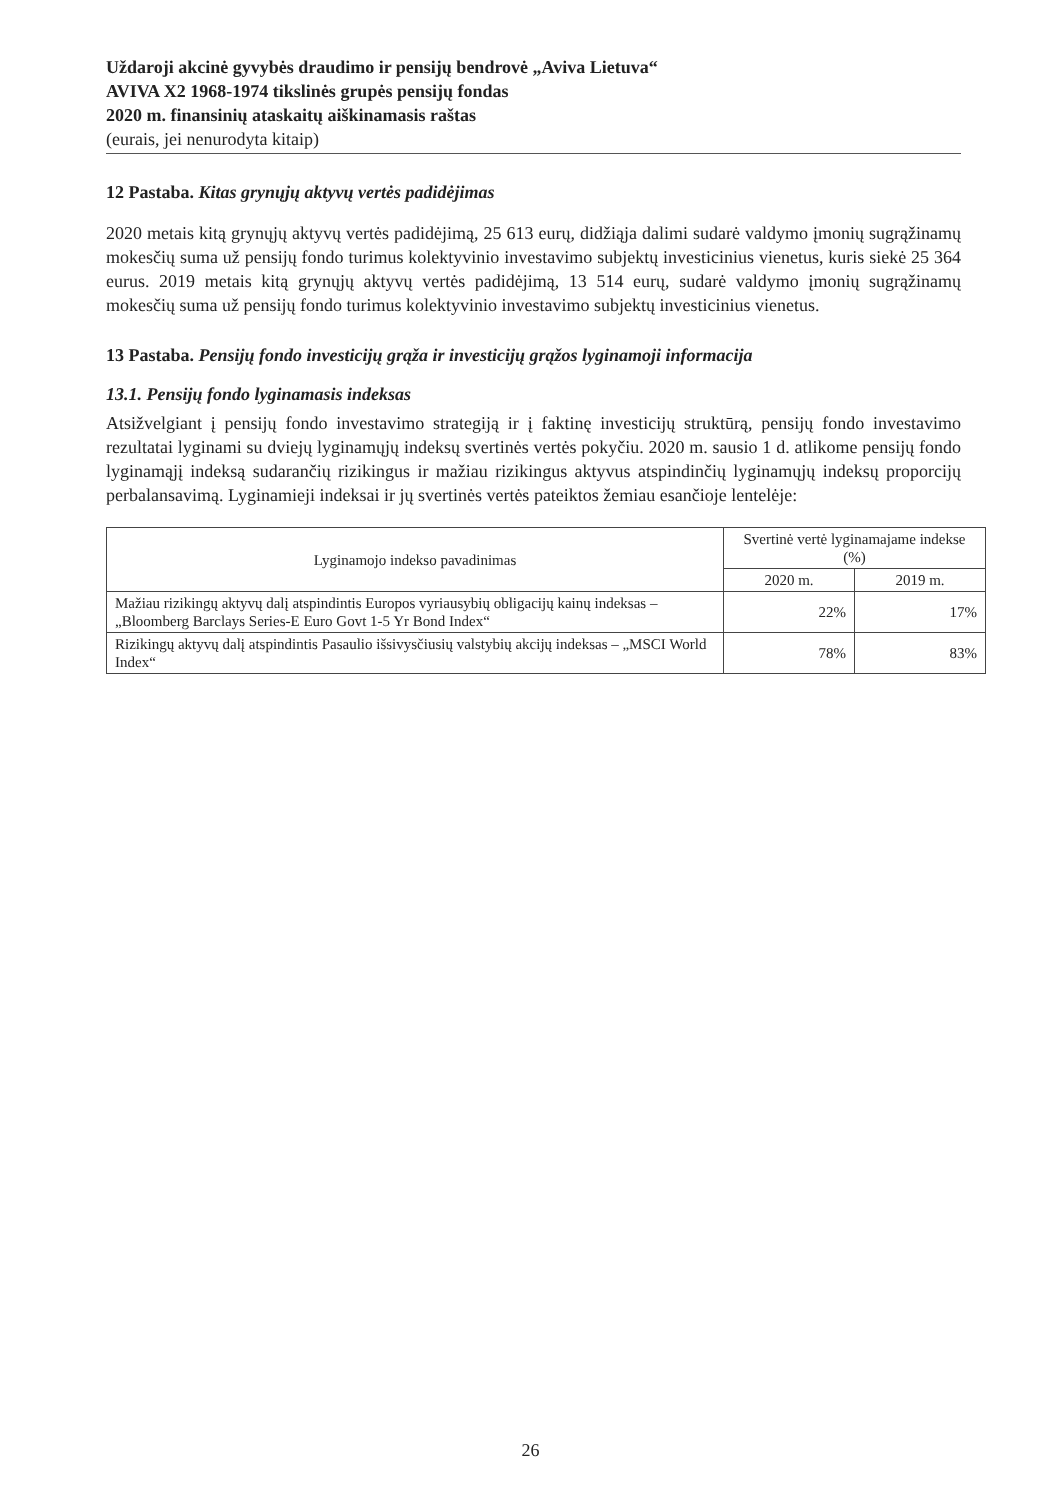Uždaroji akcinė gyvybės draudimo ir pensijų bendrovė „Aviva Lietuva“
AVIVA X2 1968-1974 tikslinės grupės pensijų fondas
2020 m. finansinių ataskaitų aiškinamasis raštas
(eurais, jei nenurodyta kitaip)
12 Pastaba. Kitas grynųjų aktyvų vertės padidėjimas
2020 metais kitą grynųjų aktyvų vertės padidėjimą, 25 613 eurų, didžiąja dalimi sudarė valdymo įmonių sugrąžinamų mokesčių suma už pensijų fondo turimus kolektyvinio investavimo subjektų investicinius vienetus, kuris siekė 25 364 eurus. 2019 metais kitą grynųjų aktyvų vertės padidėjimą, 13 514 eurų, sudarė valdymo įmonių sugrąžinamų mokesčių suma už pensijų fondo turimus kolektyvinio investavimo subjektų investicinius vienetus.
13 Pastaba. Pensijų fondo investicijų grąža ir investicijų grąžos lyginamoji informacija
13.1. Pensijų fondo lyginamasis indeksas
Atsižvelgiant į pensijų fondo investavimo strategiją ir į faktinę investicijų struktūrą, pensijų fondo investavimo rezultatai lyginami su dviejų lyginamųjų indeksų svertinės vertės pokyčiu. 2020 m. sausio 1 d. atlikome pensijų fondo lyginamąjį indeksą sudarančių rizikingus ir mažiau rizikingus aktyvus atspindinčių lyginamųjų indeksų proporcijų perbalansavimą. Lyginamieji indeksai ir jų svertinės vertės pateiktos žemiau esančioje lentelėje:
| Lyginamojo indekso pavadinimas | Svertinė vertė lyginamajame indekse (%) | |
| --- | --- | --- |
| | 2020 m. | 2019 m. |
| Mažiau rizikingų aktyvų dalį atspindintis Europos vyriausybių obligacijų kainų indeksas – „Bloomberg Barclays Series-E Euro Govt 1-5 Yr Bond Index“ | 22% | 17% |
| Rizikingų aktyvų dalį atspindintis Pasaulio išsivysčiusių valstybių akcijų indeksas – „MSCI World Index“ | 78% | 83% |
26